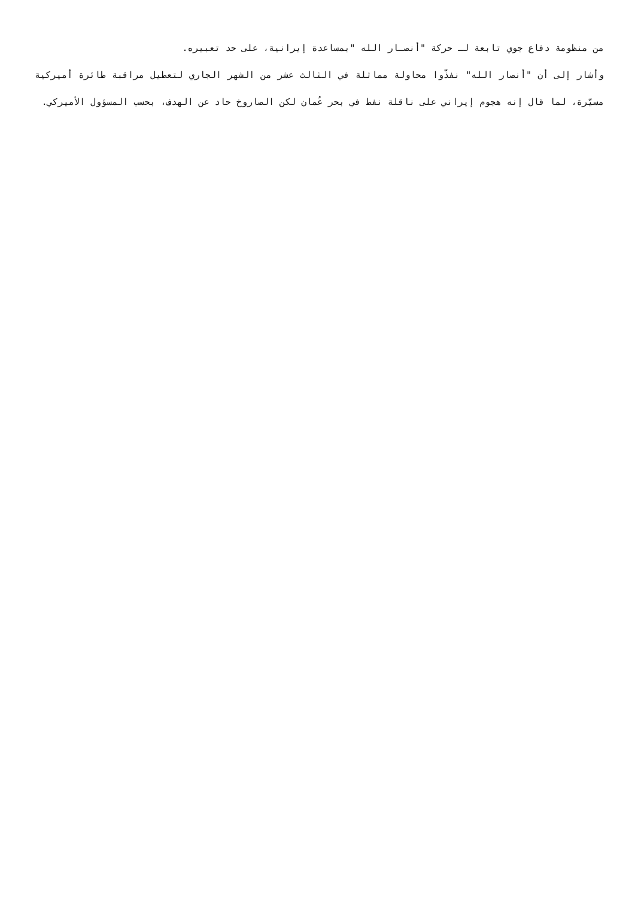من منظومة دفاع جوي تابعة لـ حركة "أنصـار الله "بمساعدة إيرانية، على حد تعبيره.
وأشار إلى أن "أنصار الله" نفذّوا محاولة مماثلة في الثالث عشر من الشهر الجاري لتعطيل مراقبة طائرة أميركية مسيّرة، لما قال إنه هجوم إيراني على ناقلة نفط في بحر عُمان لكن الصاروخ حاد عن الهدف، بحسب المسؤول الأميركي.